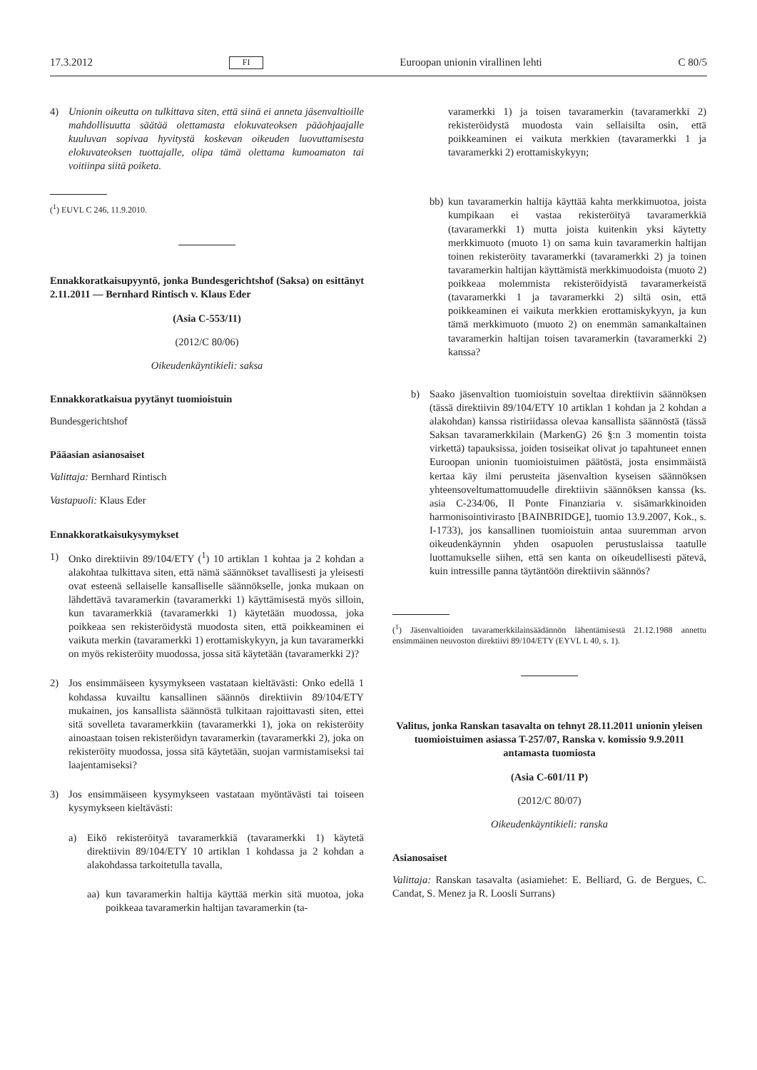17.3.2012 FI Euroopan unionin virallinen lehti C 80/5
4) Unionin oikeutta on tulkittava siten, että siinä ei anneta jäsenvaltioille mahdollisuutta säätää olettamasta elokuvateoksen pääohjaajalle kuuluvan sopivaa hyvitystä koskevan oikeuden luovuttamisesta elokuvateoksen tuottajalle, olipa tämä olettama kumoamaton tai voitiinpa siitä poiketa.
(<sup>1</sup>) EUVL C 246, 11.9.2010.
Ennakkoratkaisupyyntö, jonka Bundesgerichtshof (Saksa) on esittänyt 2.11.2011 — Bernhard Rintisch v. Klaus Eder
(Asia C-553/11)
(2012/C 80/06)
Oikeudenkäyntikieli: saksa
Ennakkoratkaisua pyytänyt tuomioistuin
Bundesgerichtshof
Pääasian asianosaiset
Valittaja: Bernhard Rintisch
Vastapuoli: Klaus Eder
Ennakkoratkaisukysymykset
1) Onko direktiivin 89/104/ETY (<sup>1</sup>) 10 artiklan 1 kohtaa ja 2 kohdan a alakohtaa tulkittava siten, että nämä säännökset tavallisesti ja yleisesti ovat esteenä sellaiselle kansalliselle säännökselle, jonka mukaan on lähdettävä tavaramerkin (tavaramerkki 1) käyttämisestä myös silloin, kun tavaramerkkiä (tavaramerkki 1) käytetään muodossa, joka poikkeaa sen rekisteröidystä muodosta siten, että poikkeaminen ei vaikuta merkin (tavaramerkki 1) erottamiskykyyn, ja kun tavaramerkki on myös rekisteröity muodossa, jossa sitä käytetään (tavaramerkki 2)?
2) Jos ensimmäiseen kysymykseen vastataan kieltävästi: Onko edellä 1 kohdassa kuvailtu kansallinen säännös direktiivin 89/104/ETY mukainen, jos kansallista säännöstä tulkitaan rajoittavasti siten, ettei sitä sovelleta tavaramerkkiin (tavaramerkki 1), joka on rekisteröity ainoastaan toisen rekisteröidyn tavaramerkin (tavaramerkki 2), joka on rekisteröity muodossa, jossa sitä käytetään, suojan varmistamiseksi tai laajentamiseksi?
3) Jos ensimmäiseen kysymykseen vastataan myöntävästi tai toiseen kysymykseen kieltävästi:
a) Eikö rekisteröityä tavaramerkkiä (tavaramerkki 1) käytetä direktiivin 89/104/ETY 10 artiklan 1 kohdassa ja 2 kohdan a alakohdassa tarkoitetulla tavalla,
aa) kun tavaramerkin haltija käyttää merkin sitä muotoa, joka poikkeaa tavaramerkin haltijan tavaramerkin (ta-
varamerkki 1) ja toisen tavaramerkin (tavaramerkki 2) rekisteröidystä muodosta vain sellaisilta osin, että poikkeaminen ei vaikuta merkkien (tavaramerkki 1 ja tavaramerkki 2) erottamiskykyyn;
bb) kun tavaramerkin haltija käyttää kahta merkkimuotoa, joista kumpikaan ei vastaa rekisteröityä tavaramerkkiä (tavaramerkki 1) mutta joista kuitenkin yksi käytetty merkkimuoto (muoto 1) on sama kuin tavaramerkin haltijan toinen rekisteröity tavaramerkki (tavaramerkki 2) ja toinen tavaramerkin haltijan käyttämistä merkkimuodoista (muoto 2) poikkeaa molemmista rekisteröidyistä tavaramerkeistä (tavaramerkki 1 ja tavaramerkki 2) siltä osin, että poikkeaminen ei vaikuta merkkien erottamiskykyyn, ja kun tämä merkkimuoto (muoto 2) on enemmän samankaltainen tavaramerkin haltijan toisen tavaramerkin (tavaramerkki 2) kanssa?
b) Saako jäsenvaltion tuomioistuin soveltaa direktiivin säännöksen (tässä direktiivin 89/104/ETY 10 artiklan 1 kohdan ja 2 kohdan a alakohdan) kanssa ristiriidassa olevaa kansallista säännöstä (tässä Saksan tavaramerkkilain (MarkenG) 26 §:n 3 momentin toista virkettä) tapauksissa, joiden tosiseikat olivat jo tapahtuneet ennen Euroopan unionin tuomioistuimen päätöstä, josta ensimmäistä kertaa käy ilmi perusteita jäsenvaltion kyseisen säännöksen yhteensoveltumattomuudelle direktiivin säännöksen kanssa (ks. asia C-234/06, Il Ponte Finanziaria v. sisämarkkinoiden harmonisointivirasto [BAINBRIDGE], tuomio 13.9.2007, Kok., s. I-1733), jos kansallinen tuomioistuin antaa suuremman arvon oikeudenkäynnin yhden osapuolen perustuslaissa taatulle luottamukselle siihen, että sen kanta on oikeudellisesti pätevä, kuin intressille panna täytäntöön direktiivin säännös?
(<sup>1</sup>) Jäsenvaltioiden tavaramerkkilainsäädännön lähentämisestä 21.12.1988 annettu ensimmäinen neuvoston direktiivi 89/104/ETY (EYVL L 40, s. 1).
Valitus, jonka Ranskan tasavalta on tehnyt 28.11.2011 unionin yleisen tuomioistuimen asiassa T-257/07, Ranska v. komissio 9.9.2011 antamasta tuomiosta
(Asia C-601/11 P)
(2012/C 80/07)
Oikeudenkäyntikieli: ranska
Asianosaiset
Valittaja: Ranskan tasavalta (asiamiehet: E. Belliard, G. de Bergues, C. Candat, S. Menez ja R. Loosli Surrans)